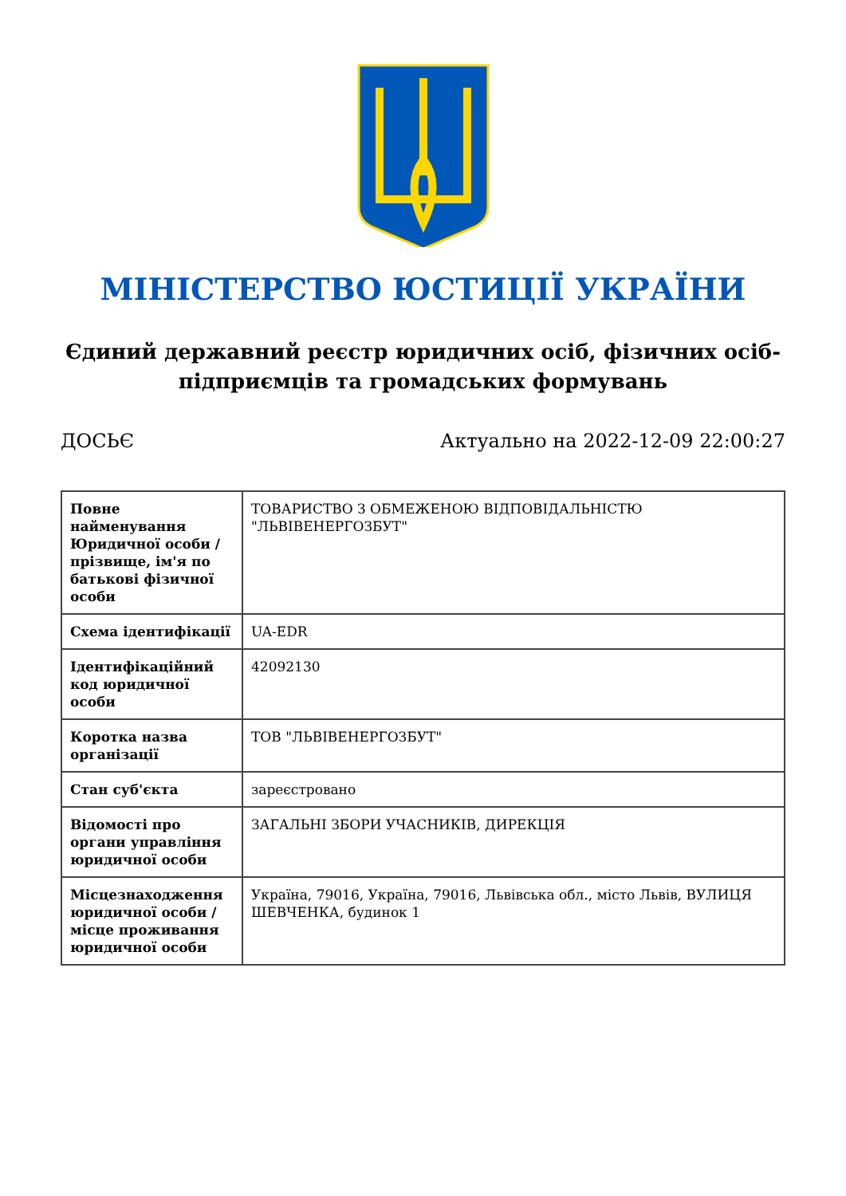МІНІСТЕРСТВО ЮСТИЦІЇ УКРАЇНИ
Єдиний державний реєстр юридичних осіб, фізичних осіб-підприємців та громадських формувань
ДОСЬЄ Актуально на 2022-12-09 22:00:27
| Повне найменування Юридичної особи / прізвище, ім'я по батькові фізичної особи | ТОВАРИСТВО З ОБМЕЖЕНОЮ ВІДПОВІДАЛЬНІСТЮ "ЛЬВІВЕНЕРГОЗБУТ" |
| Схема ідентифікації | UA-EDR |
| Ідентифікаційний код юридичної особи | 42092130 |
| Коротка назва організації | ТОВ "ЛЬВІВЕНЕРГОЗБУТ" |
| Стан суб'єкта | зареєстровано |
| Відомості про органи управління юридичної особи | ЗАГАЛЬНІ ЗБОРИ УЧАСНИКІВ, ДИРЕКЦІЯ |
| Місцезнаходження юридичної особи / місце проживання юридичної особи | Україна, 79016, Україна, 79016, Львівська обл., місто Львів, ВУЛИЦЯ ШЕВЧЕНКА, будинок 1 |